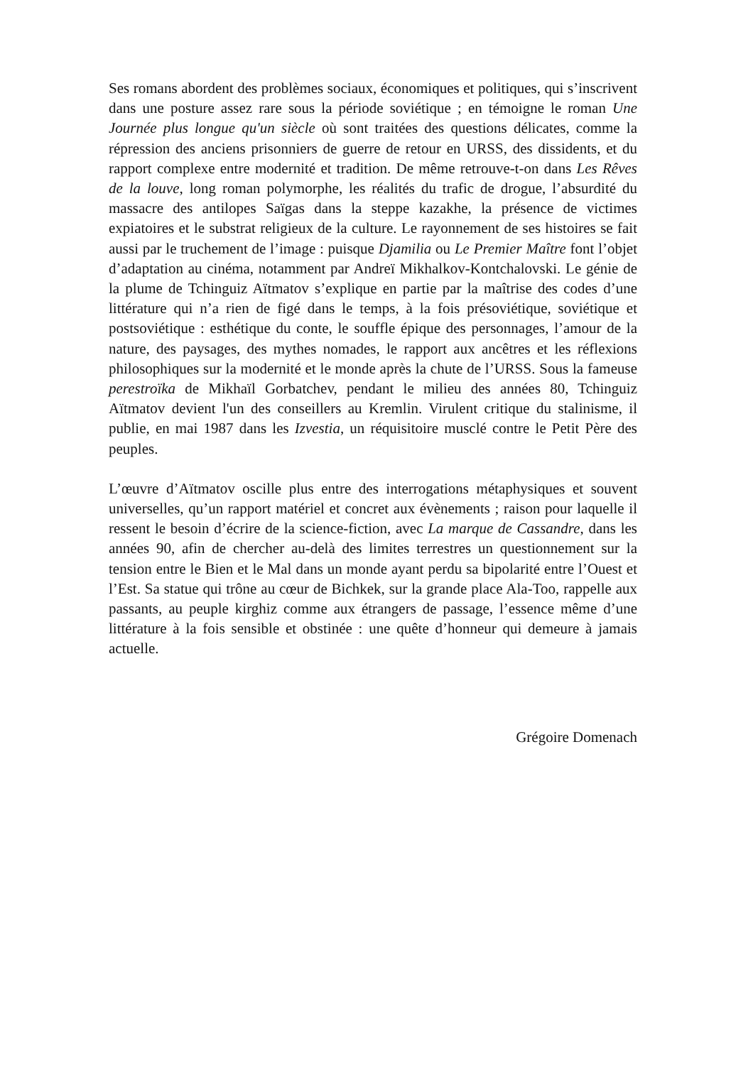Ses romans abordent des problèmes sociaux, économiques et politiques, qui s’inscrivent dans une posture assez rare sous la période soviétique ; en témoigne le roman Une Journée plus longue qu'un siècle où sont traitées des questions délicates, comme la répression des anciens prisonniers de guerre de retour en URSS, des dissidents, et du rapport complexe entre modernité et tradition. De même retrouve-t-on dans Les Rêves de la louve, long roman polymorphe, les réalités du trafic de drogue, l’absurdité du massacre des antilopes Saïgas dans la steppe kazakhe, la présence de victimes expiatoires et le substrat religieux de la culture. Le rayonnement de ses histoires se fait aussi par le truchement de l’image : puisque Djamilia ou Le Premier Maître font l’objet d’adaptation au cinéma, notamment par Andreï Mikhalkov-Kontchalovski. Le génie de la plume de Tchinguiz Aïtmatov s’explique en partie par la maîtrise des codes d’une littérature qui n’a rien de figé dans le temps, à la fois présoviétique, soviétique et postsoviétique : esthétique du conte, le souffle épique des personnages, l’amour de la nature, des paysages, des mythes nomades, le rapport aux ancêtres et les réflexions philosophiques sur la modernité et le monde après la chute de l’URSS. Sous la fameuse perestroïka de Mikhaïl Gorbatchev, pendant le milieu des années 80, Tchinguiz Aïtmatov devient l'un des conseillers au Kremlin. Virulent critique du stalinisme, il publie, en mai 1987 dans les Izvestia, un réquisitoire musclé contre le Petit Père des peuples.
L’œuvre d’Aïtmatov oscille plus entre des interrogations métaphysiques et souvent universelles, qu’un rapport matériel et concret aux évènements ; raison pour laquelle il ressent le besoin d’écrire de la science-fiction, avec La marque de Cassandre, dans les années 90, afin de chercher au-delà des limites terrestres un questionnement sur la tension entre le Bien et le Mal dans un monde ayant perdu sa bipolarité entre l’Ouest et l’Est. Sa statue qui trône au cœur de Bichkek, sur la grande place Ala-Too, rappelle aux passants, au peuple kirghiz comme aux étrangers de passage, l’essence même d’une littérature à la fois sensible et obstinée : une quête d’honneur qui demeure à jamais actuelle.
Grégoire Domenach